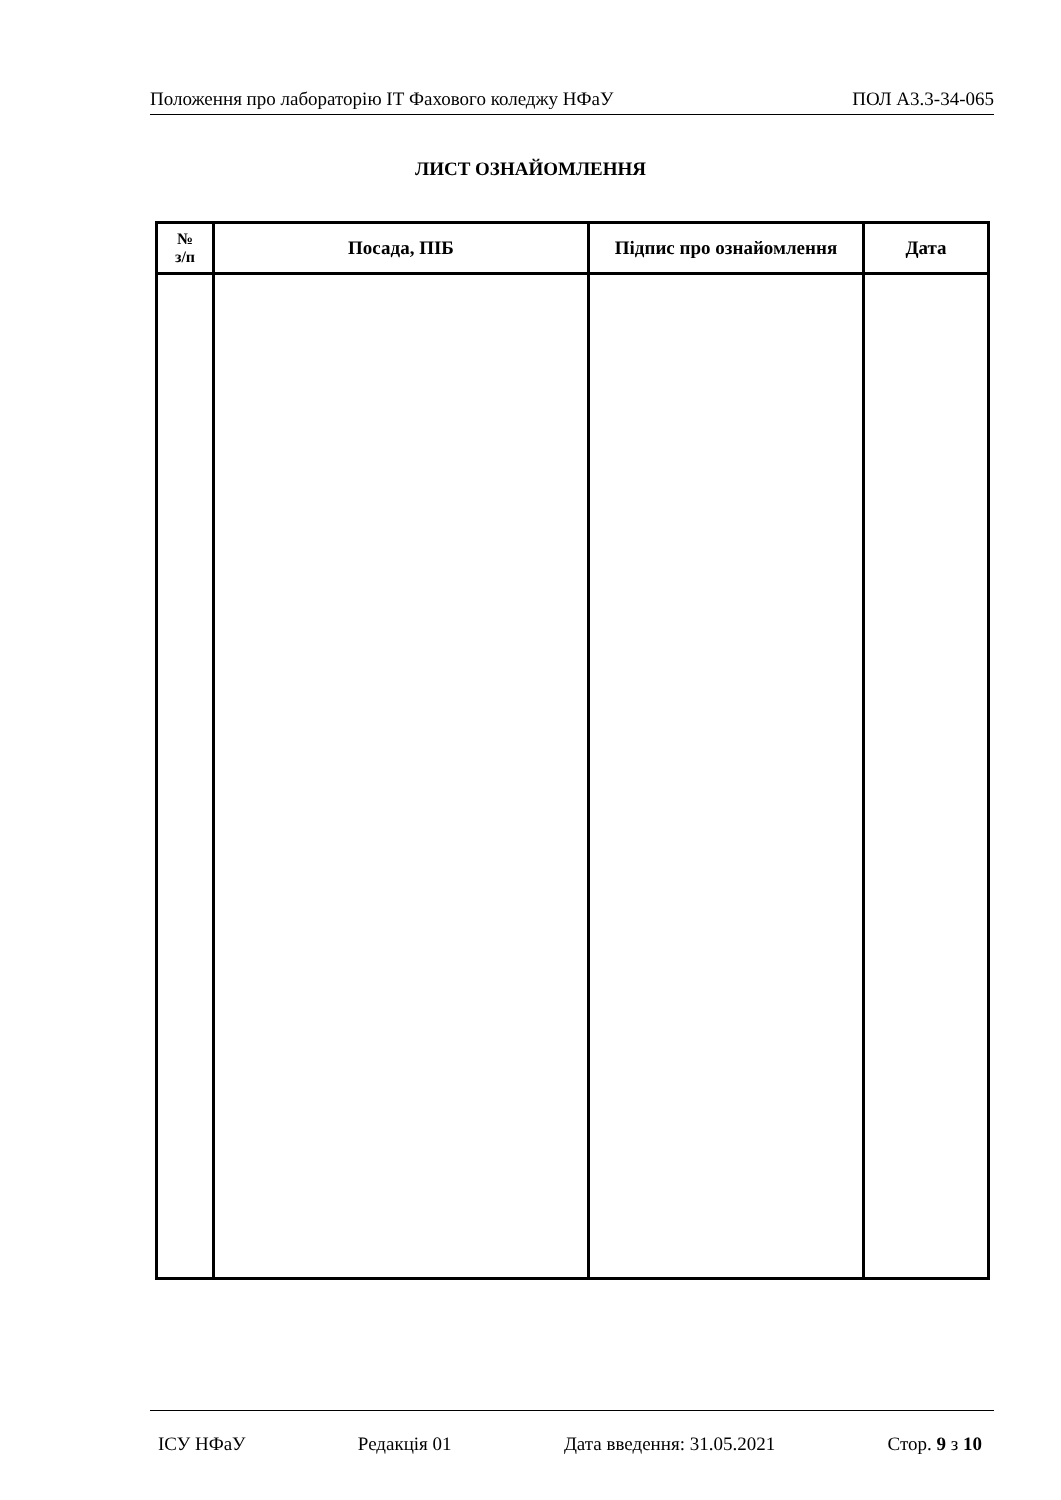Положення про лабораторію ІТ Фахового коледжу НФаУ ПОЛ А3.3-34-065
ЛИСТ ОЗНАЙОМЛЕННЯ
| № з/п | Посада, ПІБ | Підпис про ознайомлення | Дата |
| --- | --- | --- | --- |
ІСУ НФаУ Редакція 01 Дата введення: 31.05.2021 Стор. 9 з 10